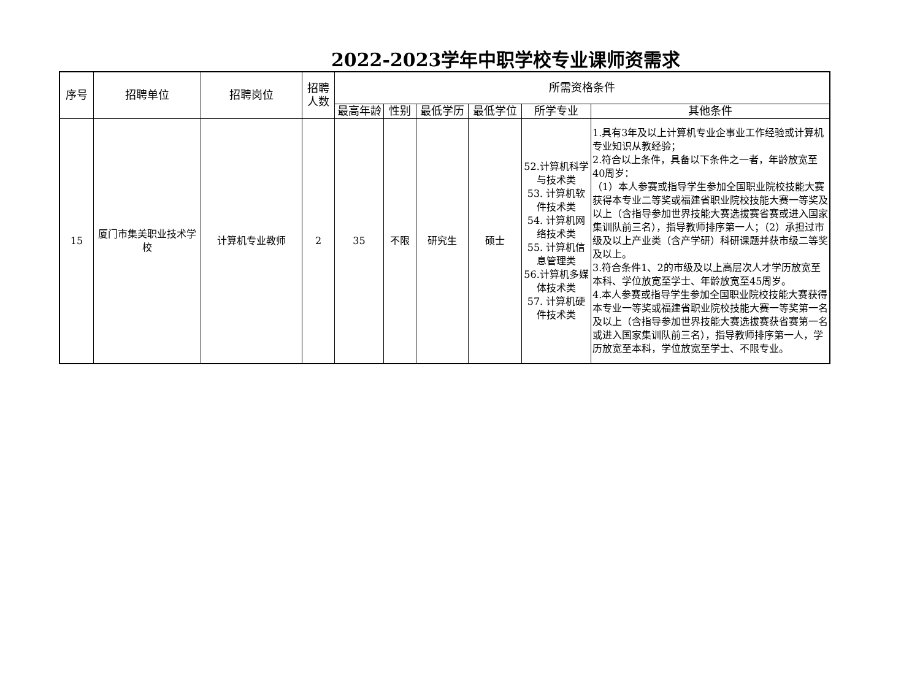2022-2023学年中职学校专业课师资需求
| 序号 | 招聘单位 | 招聘岗位 | 招聘 人数 | 所需资格条件 | | | | | |
| --- | --- | --- | --- | --- | --- | --- | --- | --- | --- |
| | | | | 最高年龄 | 性别 | 最低学历 | 最低学位 | 所学专业 | 其他条件 |
| 15 | 厦门市集美职业技术学校 | 计算机专业教师 | 2 | 35 | 不限 | 研究生 | 硕士 | 52.计算机科学与技术类 53. 计算机软件技术类 54. 计算机网络技术类 55. 计算机信息管理类 56.计算机多媒体技术类 57. 计算机硬件技术类 | 1.具有3年及以上计算机专业企事业工作经验或计算机专业知识从教经验； 2.符合以上条件，具备以下条件之一者，年龄放宽至40周岁： （1）本人参赛或指导学生参加全国职业院校技能大赛获得本专业二等奖或福建省职业院校技能大赛一等奖及以上（含指导参加世界技能大赛选拔赛省赛或进入国家集训队前三名），指导教师排序第一人；（2）承担过市级及以上产业类（含产学研）科研课题并获市级二等奖及以上。 3.符合条件1、2的市级及以上高层次人才学历放宽至本科、学位放宽至学士、年龄放宽至45周岁。 4.本人参赛或指导学生参加全国职业院校技能大赛获得本专业一等奖或福建省职业院校技能大赛一等奖第一名及以上（含指导参加世界技能大赛选拔赛获省赛第一名或进入国家集训队前三名），指导教师排序第一人，学历放宽至本科，学位放宽至学士、不限专业。 |